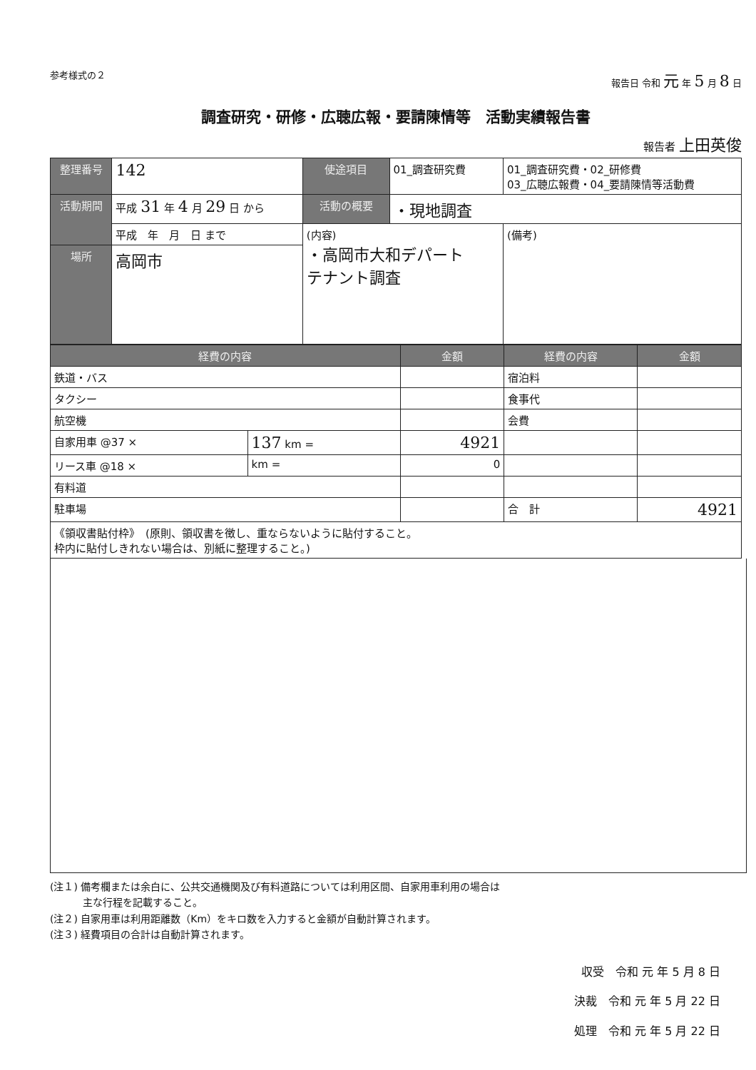参考様式の２ 報告日 令和 元 年 5 月 8 日
調査研究・研修・広聴広報・要請陳情等　活動実績報告書
報告者 上田英俊
| 整理番号 | 142 | 使途項目 | 01_調査研究費 | 01_調査研究費・02_研修費 03_広聴広報費・04_要請陳情等活動費 |
| 活動期間 | 平成 31 年 4 月 29 日 から | 活動の概要 | ・現地調査 | |
| | 平成 年 月 日 まで | (内容) ・高岡市大和デパート テナント調査 | | (備考) |
| 場所 | 高岡市 | | | |
| 経費の内容 | | 金額 | 経費の内容 | 金額 |
| --- | --- | --- | --- | --- |
| 鉄道・バス | | | 宿泊料 | |
| タクシー | | | 食事代 | |
| 航空機 | | | 会費 | |
| 自家用車 @37 × | 137 km = | 4921 | | |
| リース車 @18 × | km = | 0 | | |
| 有料道 | | | | |
| 駐車場 | | | 合 計 | 4921 |
| 《領収書貼付枠》 (原則、領収書を徴し、重ならないように貼付すること。 枠内に貼付しきれない場合は、別紙に整理すること。) | | | | |
(注１) 備考欄または余白に、公共交通機関及び有料道路については利用区間、自家用車利用の場合は
　　　 主な行程を記載すること。
(注２) 自家用車は利用距離数（Km）をキロ数を入力すると金額が自動計算されます。
(注３) 経費項目の合計は自動計算されます。
収受　令和 元 年 5 月 8 日
決裁　令和 元 年 5 月 22 日
処理　令和 元 年 5 月 22 日